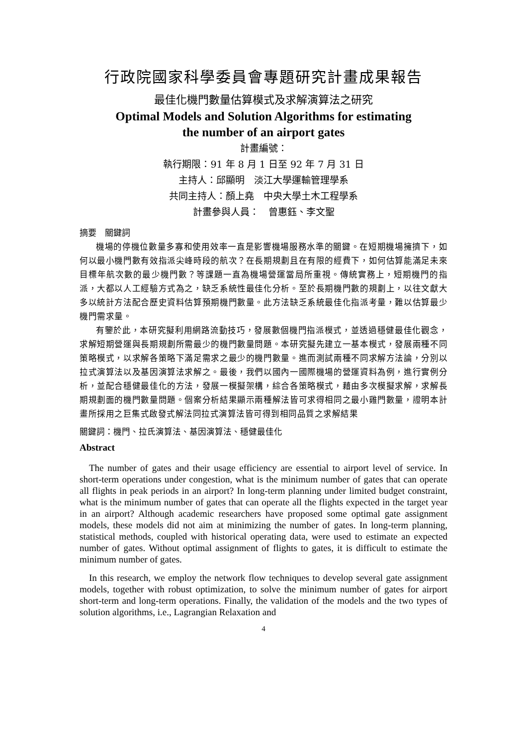行政院國家科學委員會專題研究計畫成果報告
最佳化機門數量估算模式及求解演算法之研究
Optimal Models and Solution Algorithms for estimating
the number of an airport gates
計畫編號：
執行期限：91 年 8 月 1 日至 92 年 7 月 31 日
主持人：邱顯明　淡江大學運輸管理學系
共同主持人：顏上堯　中央大學土木工程學系
計畫參與人員：　曾惠鈺、李文聖
摘要　關鍵詞
機場的停機位數量多寡和使用效率一直是影響機場服務水準的關鍵。在短期機場擁擠下，如何以最小機門數有效指派尖峰時段的航次？在長期規劃且在有限的經費下，如何估算能滿足未來目標年航次數的最少機門數？等課題一直為機場營運當局所重視。傳統實務上，短期機門的指派，大都以人工經驗方式為之，缺乏系統性最佳化分析。至於長期機門數的規劃上，以往文獻大多以統計方法配合歷史資料估算預期機門數量。此方法缺乏系統最佳化指派考量，難以估算最少機門需求量。
有鑒於此，本研究擬利用網路流動技巧，發展數個機門指派模式，並透過穩健最佳化觀念，求解短期營運與長期規劃所需最少的機門數量問題。本研究擬先建立一基本模式，發展兩種不同策略模式，以求解各策略下滿足需求之最少的機門數量。進而測試兩種不同求解方法論，分別以拉式演算法以及基因演算法求解之。最後，我們以國內一國際機場的營運資料為例，進行實例分析，並配合穩健最佳化的方法，發展一模擬架構，綜合各策略模式，藉由多次模擬求解，求解長期規劃面的機門數量問題。個案分析結果顯示兩種解法皆可求得相同之最小雞門數量，證明本計畫所採用之巨集式啟發式解法同拉式演算法皆可得到相同品質之求解結果
關鍵詞：機門、拉氏演算法、基因演算法、穩健最佳化
Abstract
The number of gates and their usage efficiency are essential to airport level of service. In short-term operations under congestion, what is the minimum number of gates that can operate all flights in peak periods in an airport? In long-term planning under limited budget constraint, what is the minimum number of gates that can operate all the flights expected in the target year in an airport? Although academic researchers have proposed some optimal gate assignment models, these models did not aim at minimizing the number of gates. In long-term planning, statistical methods, coupled with historical operating data, were used to estimate an expected number of gates. Without optimal assignment of flights to gates, it is difficult to estimate the minimum number of gates.
In this research, we employ the network flow techniques to develop several gate assignment models, together with robust optimization, to solve the minimum number of gates for airport short-term and long-term operations. Finally, the validation of the models and the two types of solution algorithms, i.e., Lagrangian Relaxation and
4